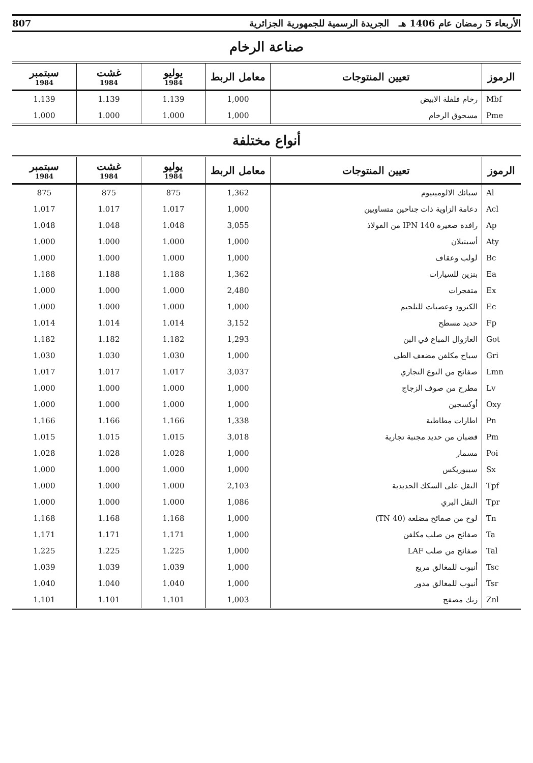الأربعاء 5 رمضان عام 1406 هـ الجريدة الرسمية للجمهورية الجزائرية 807
صناعة الرخام
| الرموز | تعيين المنتوجات | معامل الربط | يوليو 1984 | غشت 1984 | سبتمبر 1984 |
| --- | --- | --- | --- | --- | --- |
| Mbf | رخام فلفلة الابيض | 1,000 | 1.139 | 1.139 | 1.139 |
| Pme | مسحوق الرخام | 1,000 | 1.000 | 1.000 | 1.000 |
أنواع مختلفة
| الرموز | تعيين المنتوجات | معامل الربط | يوليو 1984 | غشت 1984 | سبتمبر 1984 |
| --- | --- | --- | --- | --- | --- |
| Al | سبائك الالومينيوم | 1,362 | 875 | 875 | 875 |
| Acl | دعامة الزاوية ذات جناحين متساويين | 1,000 | 1.017 | 1.017 | 1.017 |
| Ap | رافدة صغيرة IPN 140 من الفولاذ | 3,055 | 1.048 | 1.048 | 1.048 |
| Aty | أسيتيلان | 1,000 | 1.000 | 1.000 | 1.000 |
| Bc | لولب وعقاف | 1,000 | 1.000 | 1.000 | 1.000 |
| Ea | بنزين للسيارات | 1,362 | 1.188 | 1.188 | 1.188 |
| Ex | متفجرات | 2,480 | 1.000 | 1.000 | 1.000 |
| Ec | الكترود وعصيات للتلحيم | 1,000 | 1.000 | 1.000 | 1.000 |
| Fp | حديد مسطح | 3,152 | 1.014 | 1.014 | 1.014 |
| Got | الغازوال المباع في البن | 1,293 | 1.182 | 1.182 | 1.182 |
| Gri | سياج مكلفن مضعف الطي | 1,000 | 1.030 | 1.030 | 1.030 |
| Lmn | صفائح من النوع التجاري | 3,037 | 1.017 | 1.017 | 1.017 |
| Lv | مطرح من صوف الزجاج | 1,000 | 1.000 | 1.000 | 1.000 |
| Oxy | أوكسجين | 1,000 | 1.000 | 1.000 | 1.000 |
| Pn | اطارات مطاطية | 1,338 | 1.166 | 1.166 | 1.166 |
| Pm | قضبان من حديد مجنبة تجارية | 3,018 | 1.015 | 1.015 | 1.015 |
| Poi | مسمار | 1,000 | 1.028 | 1.028 | 1.028 |
| Sx | سيبوريكس | 1,000 | 1.000 | 1.000 | 1.000 |
| Tpf | النقل على السكك الحديدية | 2,103 | 1.000 | 1.000 | 1.000 |
| Tpr | النقل البري | 1,086 | 1.000 | 1.000 | 1.000 |
| Tn | لوح من صفائح مضلعة (40 TN) | 1,000 | 1.168 | 1.168 | 1.168 |
| Ta | صفائح من صلب مكلفن | 1,000 | 1.171 | 1.171 | 1.171 |
| Tal | صفائح من صلب LAF | 1,000 | 1.225 | 1.225 | 1.225 |
| Tsc | أنبوب للمغالق مربع | 1,000 | 1.039 | 1.039 | 1.039 |
| Tsr | أنبوب للمغالق مدور | 1,000 | 1.040 | 1.040 | 1.040 |
| Znl | زنك مصفح | 1,003 | 1.101 | 1.101 | 1.101 |